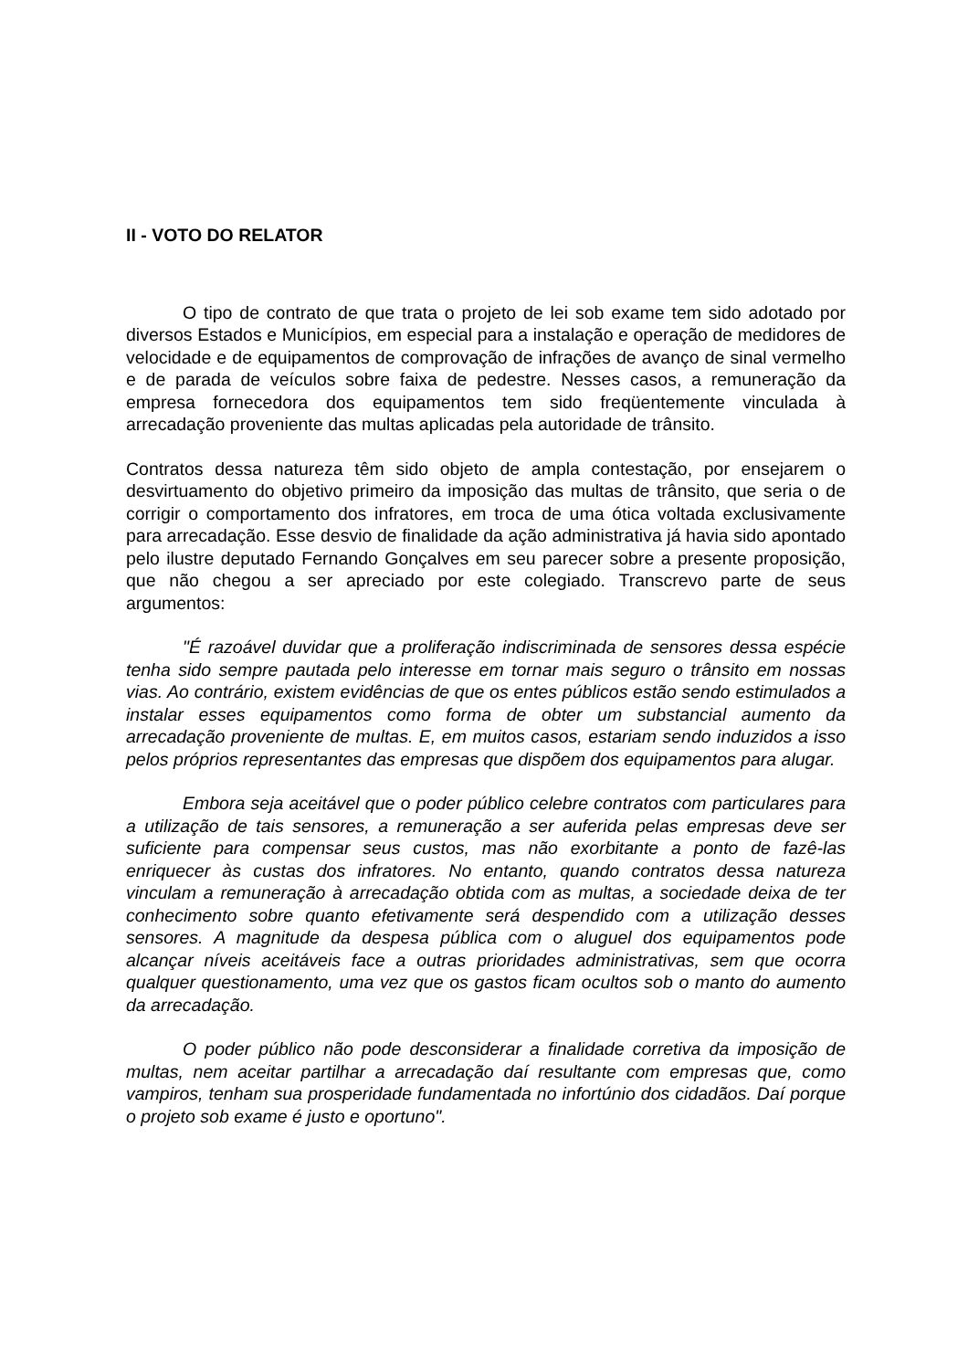II - VOTO DO RELATOR
O tipo de contrato de que trata o projeto de lei sob exame tem sido adotado por diversos Estados e Municípios, em especial para a instalação e operação de medidores de velocidade e de equipamentos de comprovação de infrações de avanço de sinal vermelho e de parada de veículos sobre faixa de pedestre. Nesses casos, a remuneração da empresa fornecedora dos equipamentos tem sido freqüentemente vinculada à arrecadação proveniente das multas aplicadas pela autoridade de trânsito.
Contratos dessa natureza têm sido objeto de ampla contestação, por ensejarem o desvirtuamento do objetivo primeiro da imposição das multas de trânsito, que seria o de corrigir o comportamento dos infratores, em troca de uma ótica voltada exclusivamente para arrecadação. Esse desvio de finalidade da ação administrativa já havia sido apontado pelo ilustre deputado Fernando Gonçalves em seu parecer sobre a presente proposição, que não chegou a ser apreciado por este colegiado. Transcrevo parte de seus argumentos:
"É razoável duvidar que a proliferação indiscriminada de sensores dessa espécie tenha sido sempre pautada pelo interesse em tornar mais seguro o trânsito em nossas vias. Ao contrário, existem evidências de que os entes públicos estão sendo estimulados a instalar esses equipamentos como forma de obter um substancial aumento da arrecadação proveniente de multas. E, em muitos casos, estariam sendo induzidos a isso pelos próprios representantes das empresas que dispõem dos equipamentos para alugar.
Embora seja aceitável que o poder público celebre contratos com particulares para a utilização de tais sensores, a remuneração a ser auferida pelas empresas deve ser suficiente para compensar seus custos, mas não exorbitante a ponto de fazê-las enriquecer às custas dos infratores. No entanto, quando contratos dessa natureza vinculam a remuneração à arrecadação obtida com as multas, a sociedade deixa de ter conhecimento sobre quanto efetivamente será despendido com a utilização desses sensores. A magnitude da despesa pública com o aluguel dos equipamentos pode alcançar níveis aceitáveis face a outras prioridades administrativas, sem que ocorra qualquer questionamento, uma vez que os gastos ficam ocultos sob o manto do aumento da arrecadação.
O poder público não pode desconsiderar a finalidade corretiva da imposição de multas, nem aceitar partilhar a arrecadação daí resultante com empresas que, como vampiros, tenham sua prosperidade fundamentada no infortúnio dos cidadãos. Daí porque o projeto sob exame é justo e oportuno".